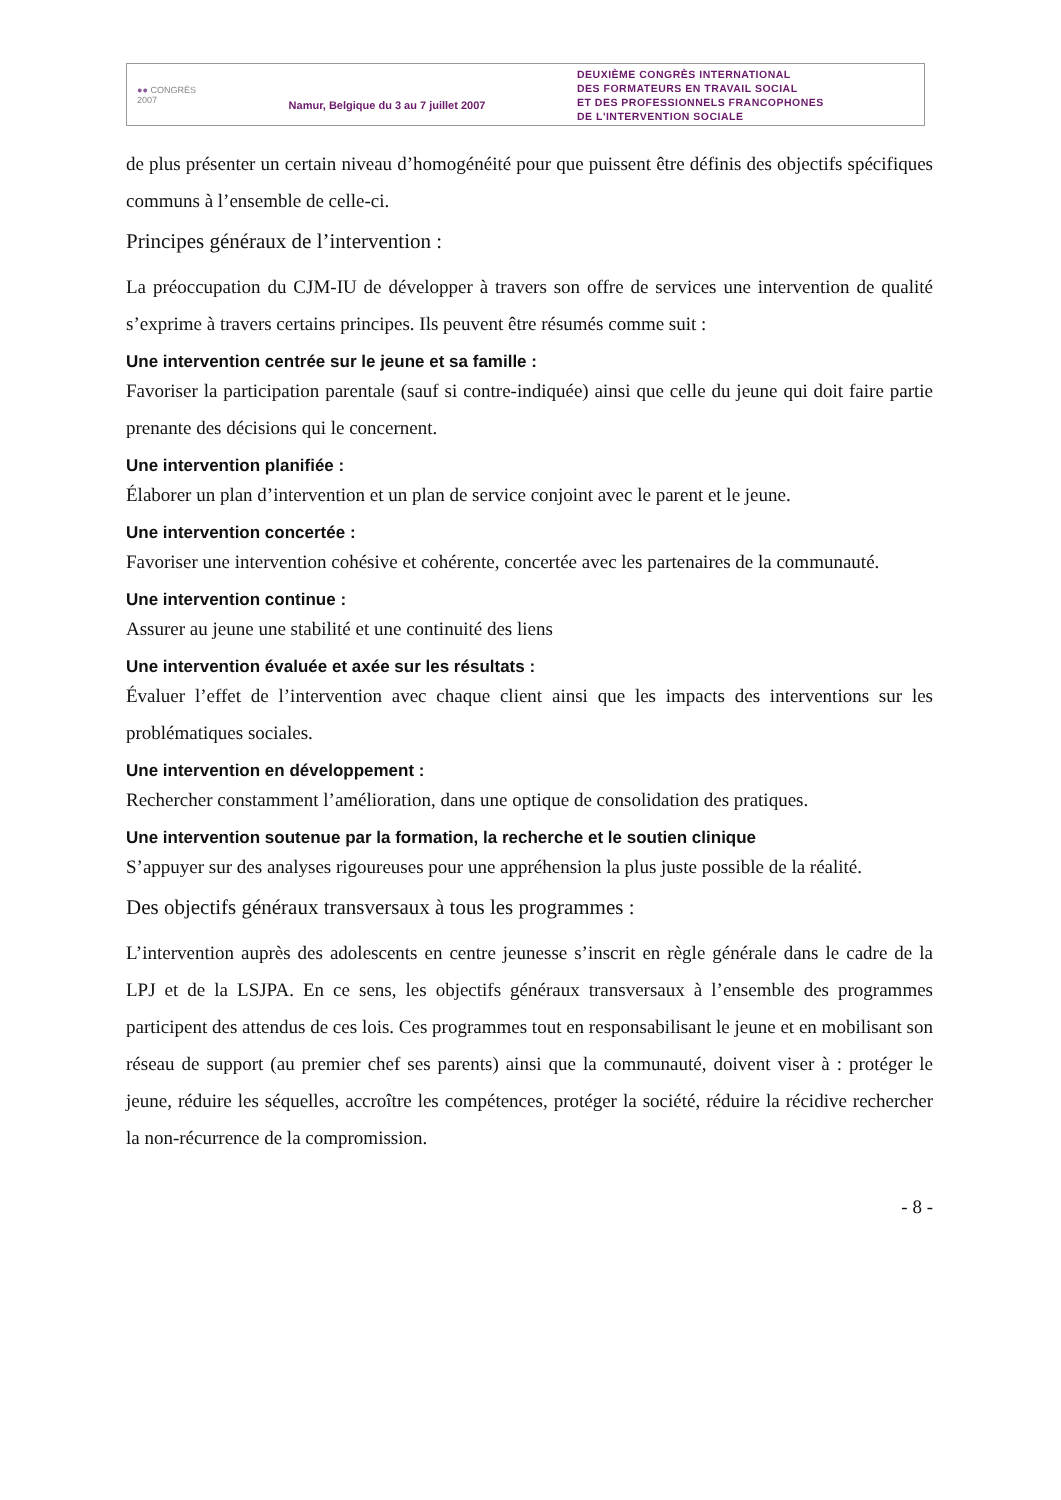●● CONGRÈS
2007
Namur, Belgique du 3 au 7 juillet 2007
DEUXIÈME CONGRÈS INTERNATIONAL
DES FORMATEURS EN TRAVAIL SOCIAL
ET DES PROFESSIONNELS FRANCOPHONES
DE L'INTERVENTION SOCIALE
de plus présenter un certain niveau d’homogénéité pour que puissent être définis des objectifs spécifiques communs à l’ensemble de celle-ci.
Principes généraux de l’intervention :
La préoccupation du CJM-IU de développer à travers son offre de services une intervention de qualité s’exprime à travers certains principes. Ils peuvent être résumés comme suit :
Une intervention centrée sur le jeune et sa famille :
Favoriser la participation parentale (sauf si contre-indiquée) ainsi que celle du jeune qui doit faire partie prenante des décisions qui le concernent.
Une intervention planifiée :
Élaborer un plan d’intervention et un plan de service conjoint avec le parent et le jeune.
Une intervention concertée :
Favoriser une intervention cohésive et cohérente, concertée avec les partenaires de la communauté.
Une intervention continue :
Assurer au jeune une stabilité et une continuité des liens
Une intervention évaluée et axée sur les résultats :
Évaluer l’effet de l’intervention avec chaque client ainsi que les impacts des interventions sur les problématiques sociales.
Une intervention en développement :
Rechercher constamment l’amélioration, dans une optique de consolidation des pratiques.
Une intervention soutenue par la formation, la recherche et le soutien clinique
S’appuyer sur des analyses rigoureuses pour une appréhension la plus juste possible de la réalité.
Des objectifs généraux transversaux à tous les programmes :
L’intervention auprès des adolescents en centre jeunesse s’inscrit en règle générale dans le cadre de la LPJ et de la LSJPA. En ce sens, les objectifs généraux transversaux à l’ensemble des programmes participent des attendus de ces lois. Ces programmes tout en responsabilisant le jeune et en mobilisant son réseau de support (au premier chef ses parents) ainsi que la communauté, doivent viser à : protéger le jeune, réduire les séquelles, accroître les compétences, protéger la société, réduire la récidive rechercher la non-récurrence de la compromission.
- 8 -